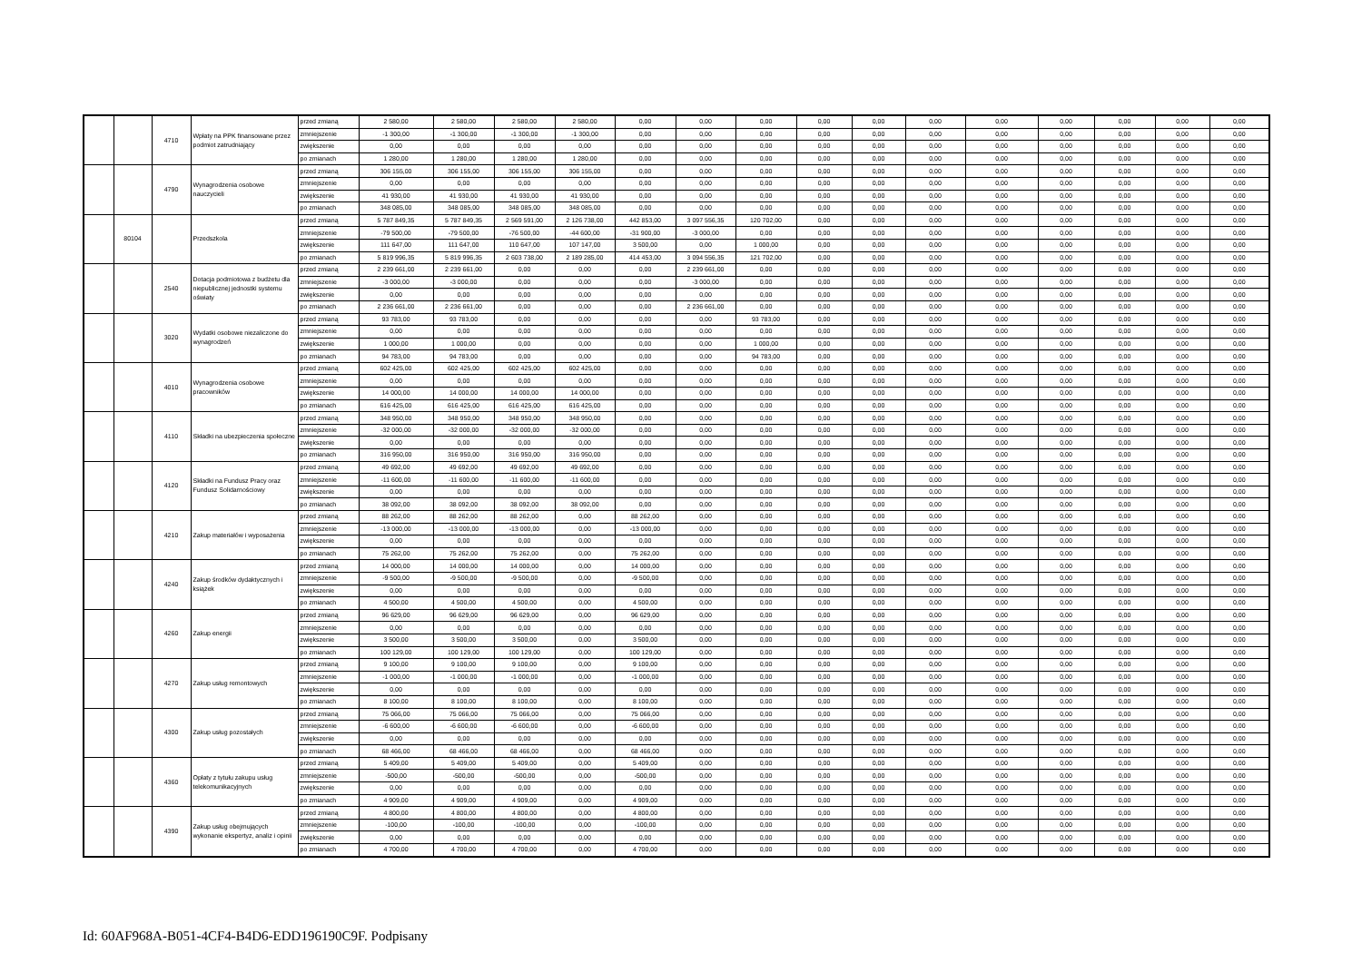| | | 4710 | Wpłaty na PPK finansowane przez podmiot zatrudniający | przed zmianą | 2 580,00 | 2 580,00 | 2 580,00 | 2 580,00 | 0,00 | 0,00 | 0,00 | 0,00 | 0,00 | 0,00 | 0,00 | 0,00 | 0,00 | 0,00 | 0,00 |
| | | | | zmniejszenie | -1 300,00 | -1 300,00 | -1 300,00 | -1 300,00 | 0,00 | 0,00 | 0,00 | 0,00 | 0,00 | 0,00 | 0,00 | 0,00 | 0,00 | 0,00 | 0,00 |
| | | | | zwiększenie | 0,00 | 0,00 | 0,00 | 0,00 | 0,00 | 0,00 | 0,00 | 0,00 | 0,00 | 0,00 | 0,00 | 0,00 | 0,00 | 0,00 | 0,00 |
| | | | | po zmianach | 1 280,00 | 1 280,00 | 1 280,00 | 1 280,00 | 0,00 | 0,00 | 0,00 | 0,00 | 0,00 | 0,00 | 0,00 | 0,00 | 0,00 | 0,00 | 0,00 |
| | | 4790 | Wynagrodzenia osobowe nauczycieli | przed zmianą | 306 155,00 | 306 155,00 | 306 155,00 | 306 155,00 | 0,00 | 0,00 | 0,00 | 0,00 | 0,00 | 0,00 | 0,00 | 0,00 | 0,00 | 0,00 | 0,00 |
| | | | | zmniejszenie | 0,00 | 0,00 | 0,00 | 0,00 | 0,00 | 0,00 | 0,00 | 0,00 | 0,00 | 0,00 | 0,00 | 0,00 | 0,00 | 0,00 | 0,00 |
| | | | | zwiększenie | 41 930,00 | 41 930,00 | 41 930,00 | 41 930,00 | 0,00 | 0,00 | 0,00 | 0,00 | 0,00 | 0,00 | 0,00 | 0,00 | 0,00 | 0,00 | 0,00 |
| | | | | po zmianach | 348 085,00 | 348 085,00 | 348 085,00 | 348 085,00 | 0,00 | 0,00 | 0,00 | 0,00 | 0,00 | 0,00 | 0,00 | 0,00 | 0,00 | 0,00 | 0,00 |
| | 80104 | | Przedszkola | przed zmianą | 5 787 849,35 | 5 787 849,35 | 2 569 591,00 | 2 126 738,00 | 442 853,00 | 3 097 556,35 | 120 702,00 | 0,00 | 0,00 | 0,00 | 0,00 | 0,00 | 0,00 | 0,00 | 0,00 |
| | | | | zmniejszenie | -79 500,00 | -79 500,00 | -76 500,00 | -44 600,00 | -31 900,00 | -3 000,00 | 0,00 | 0,00 | 0,00 | 0,00 | 0,00 | 0,00 | 0,00 | 0,00 | 0,00 |
| | | | | zwiększenie | 111 647,00 | 111 647,00 | 110 647,00 | 107 147,00 | 3 500,00 | 0,00 | 1 000,00 | 0,00 | 0,00 | 0,00 | 0,00 | 0,00 | 0,00 | 0,00 | 0,00 |
| | | | | po zmianach | 5 819 996,35 | 5 819 996,35 | 2 603 738,00 | 2 189 285,00 | 414 453,00 | 3 094 556,35 | 121 702,00 | 0,00 | 0,00 | 0,00 | 0,00 | 0,00 | 0,00 | 0,00 | 0,00 |
| | | 2540 | Dotacja podmiotowa z budżetu dla niepublicznej jednostki systemu oświaty | przed zmianą | 2 239 661,00 | 2 239 661,00 | 0,00 | 0,00 | 0,00 | 2 239 661,00 | 0,00 | 0,00 | 0,00 | 0,00 | 0,00 | 0,00 | 0,00 | 0,00 | 0,00 |
| | | | | zmniejszenie | -3 000,00 | -3 000,00 | 0,00 | 0,00 | 0,00 | -3 000,00 | 0,00 | 0,00 | 0,00 | 0,00 | 0,00 | 0,00 | 0,00 | 0,00 | 0,00 |
| | | | | zwiększenie | 0,00 | 0,00 | 0,00 | 0,00 | 0,00 | 0,00 | 0,00 | 0,00 | 0,00 | 0,00 | 0,00 | 0,00 | 0,00 | 0,00 | 0,00 |
| | | | | po zmianach | 2 236 661,00 | 2 236 661,00 | 0,00 | 0,00 | 0,00 | 2 236 661,00 | 0,00 | 0,00 | 0,00 | 0,00 | 0,00 | 0,00 | 0,00 | 0,00 | 0,00 |
| | | 3020 | Wydatki osobowe niezaliczone do wynagrodzeń | przed zmianą | 93 783,00 | 93 783,00 | 0,00 | 0,00 | 0,00 | 0,00 | 93 783,00 | 0,00 | 0,00 | 0,00 | 0,00 | 0,00 | 0,00 | 0,00 | 0,00 |
| | | | | zmniejszenie | 0,00 | 0,00 | 0,00 | 0,00 | 0,00 | 0,00 | 0,00 | 0,00 | 0,00 | 0,00 | 0,00 | 0,00 | 0,00 | 0,00 | 0,00 |
| | | | | zwiększenie | 1 000,00 | 1 000,00 | 0,00 | 0,00 | 0,00 | 0,00 | 1 000,00 | 0,00 | 0,00 | 0,00 | 0,00 | 0,00 | 0,00 | 0,00 | 0,00 |
| | | | | po zmianach | 94 783,00 | 94 783,00 | 0,00 | 0,00 | 0,00 | 0,00 | 94 783,00 | 0,00 | 0,00 | 0,00 | 0,00 | 0,00 | 0,00 | 0,00 | 0,00 |
| | | 4010 | Wynagrodzenia osobowe pracowników | przed zmianą | 602 425,00 | 602 425,00 | 602 425,00 | 602 425,00 | 0,00 | 0,00 | 0,00 | 0,00 | 0,00 | 0,00 | 0,00 | 0,00 | 0,00 | 0,00 | 0,00 |
| | | | | zmniejszenie | 0,00 | 0,00 | 0,00 | 0,00 | 0,00 | 0,00 | 0,00 | 0,00 | 0,00 | 0,00 | 0,00 | 0,00 | 0,00 | 0,00 | 0,00 |
| | | | | zwiększenie | 14 000,00 | 14 000,00 | 14 000,00 | 14 000,00 | 0,00 | 0,00 | 0,00 | 0,00 | 0,00 | 0,00 | 0,00 | 0,00 | 0,00 | 0,00 | 0,00 |
| | | | | po zmianach | 616 425,00 | 616 425,00 | 616 425,00 | 616 425,00 | 0,00 | 0,00 | 0,00 | 0,00 | 0,00 | 0,00 | 0,00 | 0,00 | 0,00 | 0,00 | 0,00 |
| | | 4110 | Składki na ubezpieczenia społeczne | przed zmianą | 348 950,00 | 348 950,00 | 348 950,00 | 348 950,00 | 0,00 | 0,00 | 0,00 | 0,00 | 0,00 | 0,00 | 0,00 | 0,00 | 0,00 | 0,00 | 0,00 |
| | | | | zmniejszenie | -32 000,00 | -32 000,00 | -32 000,00 | -32 000,00 | 0,00 | 0,00 | 0,00 | 0,00 | 0,00 | 0,00 | 0,00 | 0,00 | 0,00 | 0,00 | 0,00 |
| | | | | zwiększenie | 0,00 | 0,00 | 0,00 | 0,00 | 0,00 | 0,00 | 0,00 | 0,00 | 0,00 | 0,00 | 0,00 | 0,00 | 0,00 | 0,00 | 0,00 |
| | | | | po zmianach | 316 950,00 | 316 950,00 | 316 950,00 | 316 950,00 | 0,00 | 0,00 | 0,00 | 0,00 | 0,00 | 0,00 | 0,00 | 0,00 | 0,00 | 0,00 | 0,00 |
| | | 4120 | Składki na Fundusz Pracy oraz Fundusz Solidarnościowy | przed zmianą | 49 692,00 | 49 692,00 | 49 692,00 | 49 692,00 | 0,00 | 0,00 | 0,00 | 0,00 | 0,00 | 0,00 | 0,00 | 0,00 | 0,00 | 0,00 | 0,00 |
| | | | | zmniejszenie | -11 600,00 | -11 600,00 | -11 600,00 | -11 600,00 | 0,00 | 0,00 | 0,00 | 0,00 | 0,00 | 0,00 | 0,00 | 0,00 | 0,00 | 0,00 | 0,00 |
| | | | | zwiększenie | 0,00 | 0,00 | 0,00 | 0,00 | 0,00 | 0,00 | 0,00 | 0,00 | 0,00 | 0,00 | 0,00 | 0,00 | 0,00 | 0,00 | 0,00 |
| | | | | po zmianach | 38 092,00 | 38 092,00 | 38 092,00 | 38 092,00 | 0,00 | 0,00 | 0,00 | 0,00 | 0,00 | 0,00 | 0,00 | 0,00 | 0,00 | 0,00 | 0,00 |
| | | 4210 | Zakup materiałów i wyposażenia | przed zmianą | 88 262,00 | 88 262,00 | 88 262,00 | 0,00 | 88 262,00 | 0,00 | 0,00 | 0,00 | 0,00 | 0,00 | 0,00 | 0,00 | 0,00 | 0,00 | 0,00 |
| | | | | zmniejszenie | -13 000,00 | -13 000,00 | -13 000,00 | 0,00 | -13 000,00 | 0,00 | 0,00 | 0,00 | 0,00 | 0,00 | 0,00 | 0,00 | 0,00 | 0,00 | 0,00 |
| | | | | zwiększenie | 0,00 | 0,00 | 0,00 | 0,00 | 0,00 | 0,00 | 0,00 | 0,00 | 0,00 | 0,00 | 0,00 | 0,00 | 0,00 | 0,00 | 0,00 |
| | | | | po zmianach | 75 262,00 | 75 262,00 | 75 262,00 | 0,00 | 75 262,00 | 0,00 | 0,00 | 0,00 | 0,00 | 0,00 | 0,00 | 0,00 | 0,00 | 0,00 | 0,00 |
| | | 4240 | Zakup środków dydaktycznych i książek | przed zmianą | 14 000,00 | 14 000,00 | 14 000,00 | 0,00 | 14 000,00 | 0,00 | 0,00 | 0,00 | 0,00 | 0,00 | 0,00 | 0,00 | 0,00 | 0,00 | 0,00 |
| | | | | zmniejszenie | -9 500,00 | -9 500,00 | -9 500,00 | 0,00 | -9 500,00 | 0,00 | 0,00 | 0,00 | 0,00 | 0,00 | 0,00 | 0,00 | 0,00 | 0,00 | 0,00 |
| | | | | zwiększenie | 0,00 | 0,00 | 0,00 | 0,00 | 0,00 | 0,00 | 0,00 | 0,00 | 0,00 | 0,00 | 0,00 | 0,00 | 0,00 | 0,00 | 0,00 |
| | | | | po zmianach | 4 500,00 | 4 500,00 | 4 500,00 | 0,00 | 4 500,00 | 0,00 | 0,00 | 0,00 | 0,00 | 0,00 | 0,00 | 0,00 | 0,00 | 0,00 | 0,00 |
| | | 4260 | Zakup energii | przed zmianą | 96 629,00 | 96 629,00 | 96 629,00 | 0,00 | 96 629,00 | 0,00 | 0,00 | 0,00 | 0,00 | 0,00 | 0,00 | 0,00 | 0,00 | 0,00 | 0,00 |
| | | | | zmniejszenie | 0,00 | 0,00 | 0,00 | 0,00 | 0,00 | 0,00 | 0,00 | 0,00 | 0,00 | 0,00 | 0,00 | 0,00 | 0,00 | 0,00 | 0,00 |
| | | | | zwiększenie | 3 500,00 | 3 500,00 | 3 500,00 | 0,00 | 3 500,00 | 0,00 | 0,00 | 0,00 | 0,00 | 0,00 | 0,00 | 0,00 | 0,00 | 0,00 | 0,00 |
| | | | | po zmianach | 100 129,00 | 100 129,00 | 100 129,00 | 0,00 | 100 129,00 | 0,00 | 0,00 | 0,00 | 0,00 | 0,00 | 0,00 | 0,00 | 0,00 | 0,00 | 0,00 |
| | | 4270 | Zakup usług remontowych | przed zmianą | 9 100,00 | 9 100,00 | 9 100,00 | 0,00 | 9 100,00 | 0,00 | 0,00 | 0,00 | 0,00 | 0,00 | 0,00 | 0,00 | 0,00 | 0,00 | 0,00 |
| | | | | zmniejszenie | -1 000,00 | -1 000,00 | -1 000,00 | 0,00 | -1 000,00 | 0,00 | 0,00 | 0,00 | 0,00 | 0,00 | 0,00 | 0,00 | 0,00 | 0,00 | 0,00 |
| | | | | zwiększenie | 0,00 | 0,00 | 0,00 | 0,00 | 0,00 | 0,00 | 0,00 | 0,00 | 0,00 | 0,00 | 0,00 | 0,00 | 0,00 | 0,00 | 0,00 |
| | | | | po zmianach | 8 100,00 | 8 100,00 | 8 100,00 | 0,00 | 8 100,00 | 0,00 | 0,00 | 0,00 | 0,00 | 0,00 | 0,00 | 0,00 | 0,00 | 0,00 | 0,00 |
| | | 4300 | Zakup usług pozostałych | przed zmianą | 75 066,00 | 75 066,00 | 75 066,00 | 0,00 | 75 066,00 | 0,00 | 0,00 | 0,00 | 0,00 | 0,00 | 0,00 | 0,00 | 0,00 | 0,00 | 0,00 |
| | | | | zmniejszenie | -6 600,00 | -6 600,00 | -6 600,00 | 0,00 | -6 600,00 | 0,00 | 0,00 | 0,00 | 0,00 | 0,00 | 0,00 | 0,00 | 0,00 | 0,00 | 0,00 |
| | | | | zwiększenie | 0,00 | 0,00 | 0,00 | 0,00 | 0,00 | 0,00 | 0,00 | 0,00 | 0,00 | 0,00 | 0,00 | 0,00 | 0,00 | 0,00 | 0,00 |
| | | | | po zmianach | 68 466,00 | 68 466,00 | 68 466,00 | 0,00 | 68 466,00 | 0,00 | 0,00 | 0,00 | 0,00 | 0,00 | 0,00 | 0,00 | 0,00 | 0,00 | 0,00 |
| | | 4360 | Opłaty z tytułu zakupu usług telekomunikacyjnych | przed zmianą | 5 409,00 | 5 409,00 | 5 409,00 | 0,00 | 5 409,00 | 0,00 | 0,00 | 0,00 | 0,00 | 0,00 | 0,00 | 0,00 | 0,00 | 0,00 | 0,00 |
| | | | | zmniejszenie | -500,00 | -500,00 | -500,00 | 0,00 | -500,00 | 0,00 | 0,00 | 0,00 | 0,00 | 0,00 | 0,00 | 0,00 | 0,00 | 0,00 | 0,00 |
| | | | | zwiększenie | 0,00 | 0,00 | 0,00 | 0,00 | 0,00 | 0,00 | 0,00 | 0,00 | 0,00 | 0,00 | 0,00 | 0,00 | 0,00 | 0,00 | 0,00 |
| | | | | po zmianach | 4 909,00 | 4 909,00 | 4 909,00 | 0,00 | 4 909,00 | 0,00 | 0,00 | 0,00 | 0,00 | 0,00 | 0,00 | 0,00 | 0,00 | 0,00 | 0,00 |
| | | 4390 | Zakup usług obejmujących wykonanie ekspertyz, analiz i opinii | przed zmianą | 4 800,00 | 4 800,00 | 4 800,00 | 0,00 | 4 800,00 | 0,00 | 0,00 | 0,00 | 0,00 | 0,00 | 0,00 | 0,00 | 0,00 | 0,00 | 0,00 |
| | | | | zmniejszenie | -100,00 | -100,00 | -100,00 | 0,00 | -100,00 | 0,00 | 0,00 | 0,00 | 0,00 | 0,00 | 0,00 | 0,00 | 0,00 | 0,00 | 0,00 |
| | | | | zwiększenie | 0,00 | 0,00 | 0,00 | 0,00 | 0,00 | 0,00 | 0,00 | 0,00 | 0,00 | 0,00 | 0,00 | 0,00 | 0,00 | 0,00 | 0,00 |
| | | | | po zmianach | 4 700,00 | 4 700,00 | 4 700,00 | 0,00 | 4 700,00 | 0,00 | 0,00 | 0,00 | 0,00 | 0,00 | 0,00 | 0,00 | 0,00 | 0,00 | 0,00 |
Id: 60AF968A-B051-4CF4-B4D6-EDD196190C9F. Podpisany